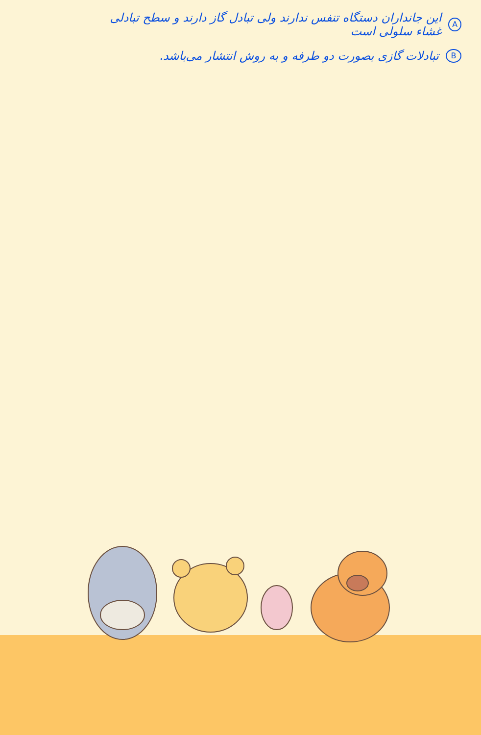Aاین جانداران دستگاه تنفس ندارند ولی تبادل گاز دارند و سطح تبادلی غشاء سلولی است
Bتبادلات گازی بصورت دو طرفه و به روش انتشار می‌باشد.